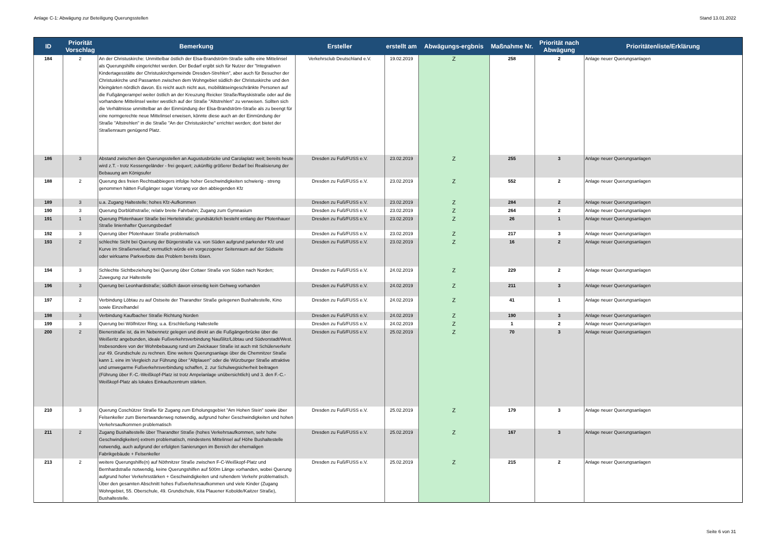Anlage C-1: Abwägung zur Beteiligung Querungsstellen Stand 13.01.2022
| ID | Priorität Vorschlag | Bemerkung | Ersteller | erstellt am | Abwägungs-ergbnis | Maßnahme Nr. | Priorität nach Abwägung | Prioritätenliste/Erklärung |
| --- | --- | --- | --- | --- | --- | --- | --- | --- |
| 184 | 2 | An der Christuskirche: Unmittelbar östlich der Elsa-Brandström-Straße sollte eine Mittelinsel als Querungshilfe eingerichtet werden. Der Bedarf ergibt sich für Nutzer der "Integrativen Kindertagesstätte der Christuskirchgemeinde Dresden-Strehlen", aber auch für Besucher der Christuskirche und Passanten zwischen dem Wohngebiet südlich der Christuskirche und den Kleingärten nördlich davon. Es reicht auch nicht aus, mobilitätseingeschränkte Personen auf die Fußgängerampel weiter östlich an der Kreuzung Reicker Straße/Rayskistraße oder auf die vorhandene Mittelinsel weiter westlich auf der Straße "Altstrehlen" zu verweisen. Sollten sich die Verhältnisse unmittelbar an der Einmündung der Elsa-Brandström-Straße als zu beengt für eine normgerechte neue Mittelinsel erweisen, könnte diese auch an der Einmündung der Straße "Altstrehlen" in die Straße "An der Christuskirche" errichtet werden; dort bietet der Straßenraum genügend Platz. | Verkehrsclub Deutschland e.V. | 19.02.2019 | Z | 258 | 2 | Anlage neuer Querungsanlagen |
| 186 | 3 | Abstand zwischen den Querungsstellen an Augustusbrücke und Carolaplatz weit; bereits heute wird z.T. - trotz Kessengeländer - frei gequert; zukünftig größerer Bedarf bei Realisierung der Bebauung am Königsufer | Dresden zu Fuß/FUSS e.V. | 23.02.2019 | Z | 255 | 3 | Anlage neuer Querungsanlagen |
| 188 | 2 | Querung des freien Rechtsabbiegers infolge hoher Geschwindigkeiten schwierig - streng genommen hätten Fußgänger sogar Vorrang vor den abbiegenden Kfz | Dresden zu Fuß/FUSS e.V. | 23.02.2019 | Z | 552 | 2 | Anlage neuer Querungsanlagen |
| 189 | 3 | u.a. Zugang Haltestelle; hohes Kfz-Aufkommen | Dresden zu Fuß/FUSS e.V. | 23.02.2019 | Z | 284 | 2 | Anlage neuer Querungsanlagen |
| 190 | 3 | Querung Dorblüthstraße; relativ breite Fahrbahn; Zugang zum Gymnasium | Dresden zu Fuß/FUSS e.V. | 23.02.2019 | Z | 264 | 2 | Anlage neuer Querungsanlagen |
| 191 | 1 | Querung Pfotenhauer Straße bei Hertelstraße; grundsätzlich besteht entlang der Pfotenhauer Straße linienhafter Querungsbedarf | Dresden zu Fuß/FUSS e.V. | 23.02.2019 | Z | 26 | 1 | Anlage neuer Querungsanlagen |
| 192 | 3 | Querung über Pfotenhauer Straße problematisch | Dresden zu Fuß/FUSS e.V. | 23.02.2019 | Z | 217 | 3 | Anlage neuer Querungsanlagen |
| 193 | 2 | schlechte Sicht bei Querung der Bürgerstraße v.a. von Süden aufgrund parkender Kfz und Kurve im Straßenverlauf; vermutlich würde ein vorgezogener Seitenraum auf der Südseite oder wirksame Parkverbote das Problem bereits lösen. | Dresden zu Fuß/FUSS e.V. | 23.02.2019 | Z | 16 | 2 | Anlage neuer Querungsanlagen |
| 194 | 3 | Schlechte Sichtbeziehung bei Querung über Cottaer Straße von Süden nach Norden; Zuwegung zur Haltestelle | Dresden zu Fuß/FUSS e.V. | 24.02.2019 | Z | 229 | 2 | Anlage neuer Querungsanlagen |
| 196 | 3 | Querung bei Leonhardistraße; südlich davon einseitig kein Gehweg vorhanden | Dresden zu Fuß/FUSS e.V. | 24.02.2019 | Z | 211 | 3 | Anlage neuer Querungsanlagen |
| 197 | 2 | Verbindung Löbtau zu auf Ostseite der Tharandter Straße gelegenen Bushaltestelle, Kino sowie Einzelhandel | Dresden zu Fuß/FUSS e.V. | 24.02.2019 | Z | 41 | 1 | Anlage neuer Querungsanlagen |
| 198 | 3 | Verbindung Kaufbacher Straße Richtung Norden | Dresden zu Fuß/FUSS e.V. | 24.02.2019 | Z | 190 | 3 | Anlage neuer Querungsanlagen |
| 199 | 3 | Querung bei Wölfnitzer Ring; u.a. Erschließung Haltestelle | Dresden zu Fuß/FUSS e.V. | 24.02.2019 | Z | 1 | 2 | Anlage neuer Querungsanlagen |
| 200 | 2 | Bienerstraße ist, da im Nebennetz gelegen und direkt an die Fußgängerbrücke über die Weißeritz angebunden, ideale Fußverkehrsverbindung Naußlitz/Löbtau und Südvorstadt/West. Insbesondere von der Wohnbebauung rund um Zwickauer Straße ist auch mit Schülerverkehr zur 49. Grundschule zu rechnen. Eine weitere Querungsanlage über die Chemnitzer Straße kann 1. eine im Vergleich zur Führung über "Altplauen" oder die Würzburger Straße attraktive und umwegarme Fußverkehrsverbindung schaffen, 2. zur Schulwegsicherheit beitragen (Führung über F.-C.-Weißkopf-Platz ist trotz Ampelanlage unübersichtlich) und 3. den F.-C.-Weißkopf-Platz als lokales Einkaufszentrum stärken. | Dresden zu Fuß/FUSS e.V. | 25.02.2019 | Z | 70 | 3 | Anlage neuer Querungsanlagen |
| 210 | 3 | Querung Coschützer Straße für Zugang zum Erholungsgebiet "Am Hohen Stein" sowie über Felsenkeller zum Bienertwanderweg notwendig, aufgrund hoher Geschwindigkeiten und hohen Verkehrsaufkommen problematisch | Dresden zu Fuß/FUSS e.V. | 25.02.2019 | Z | 179 | 3 | Anlage neuer Querungsanlagen |
| 211 | 2 | Zugang Bushaltestelle über Tharandter Straße (hohes Verkehrsaufkommen, sehr hohe Geschwindigkeiten) extrem problematisch, mindestens Mittelinsel auf Höhe Bushaltestelle notwendig, auch aufgrund der erfolgten Sanierungen im Bereich der ehemaligen Fabrikgebäude + Felsenkeller | Dresden zu Fuß/FUSS e.V. | 25.02.2019 | Z | 167 | 3 | Anlage neuer Querungsanlagen |
| 213 | 2 | weitere Querungshilfe(n) auf Nöthnitzer Straße zwischen F-C-Weißkopf-Platz und Bernhardstraße notwendig, keine Querungshilfen auf 500m Länge vorhanden, wobei Querung aufgrund hoher Verkehrsstärken + Geschwindigkeiten und ruhendem Verkehr problematisch. Über den gesamten Abschnitt hohes Fußverkehrsaufkommen und viele Kinder (Zugang Wohngebiet, 55. Oberschule, 49. Grundschule, Kita Plauener Kobolde/Kaitzer Straße), Bushaltestelle. | Dresden zu Fuß/FUSS e.V. | 25.02.2019 | Z | 215 | 2 | Anlage neuer Querungsanlagen |
Seite 6 von 31